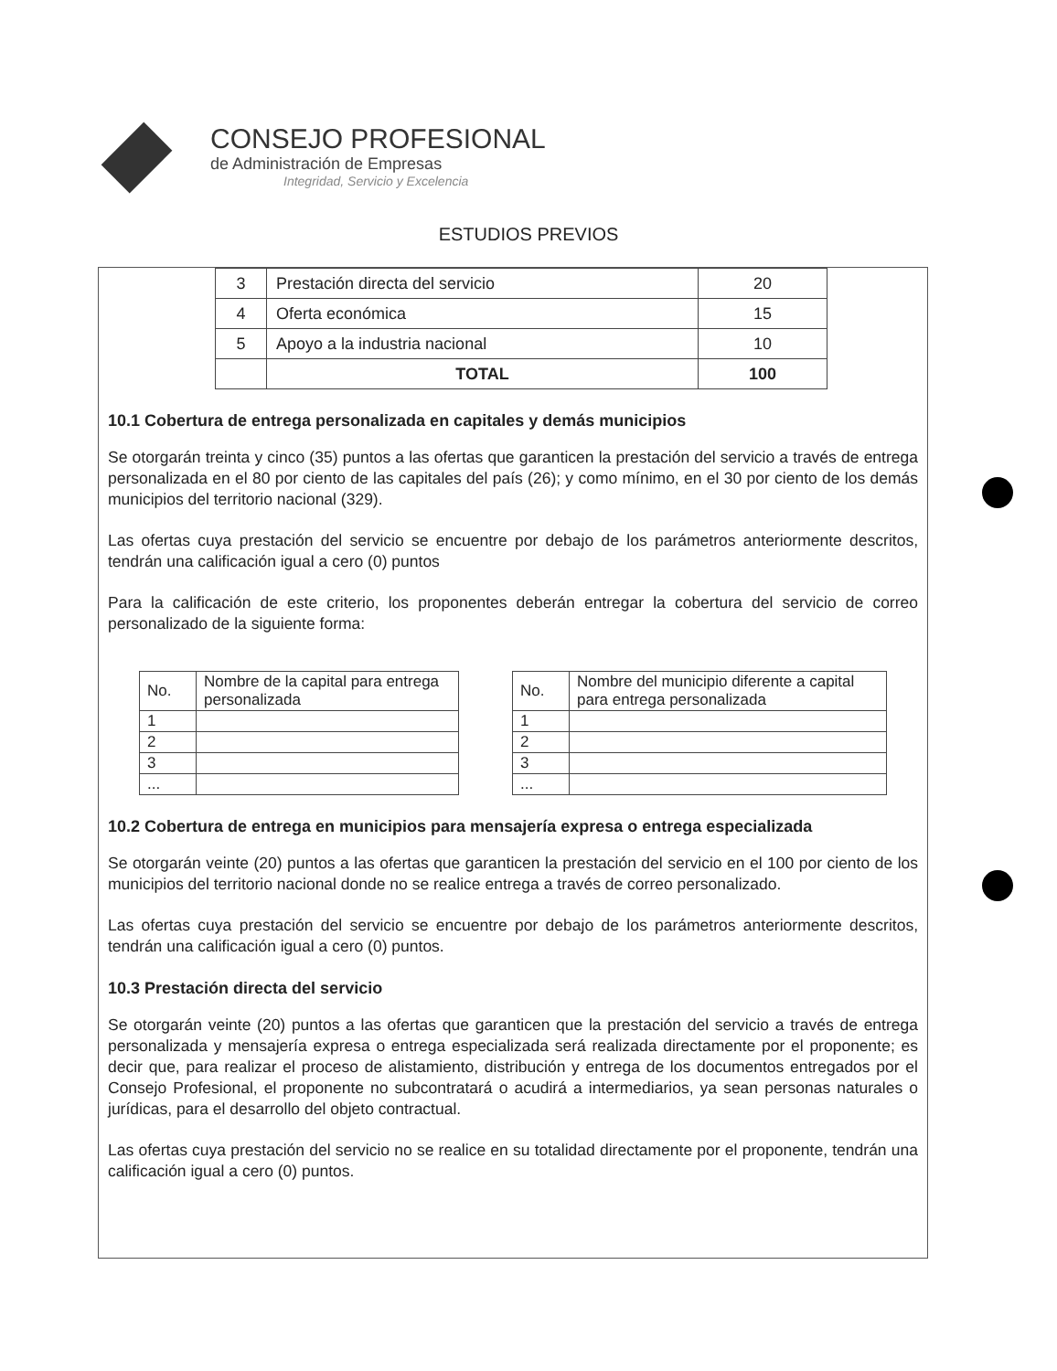CONSEJO PROFESIONAL
de Administración de Empresas
Integridad, Servicio y Excelencia
ESTUDIOS PREVIOS
| 3 | Prestación directa del servicio | 20 |
| 4 | Oferta económica | 15 |
| 5 | Apoyo a la industria nacional | 10 |
| | TOTAL | 100 |
10.1 Cobertura de entrega personalizada en capitales y demás municipios
Se otorgarán treinta y cinco (35) puntos a las ofertas que garanticen la prestación del servicio a través de entrega personalizada en el 80 por ciento de las capitales del país (26); y como mínimo, en el 30 por ciento de los demás municipios del territorio nacional (329).
Las ofertas cuya prestación del servicio se encuentre por debajo de los parámetros anteriormente descritos, tendrán una calificación igual a cero (0) puntos
Para la calificación de este criterio, los proponentes deberán entregar la cobertura del servicio de correo personalizado de la siguiente forma:
| No. | Nombre de la capital para entrega personalizada |
| 1 | |
| 2 | |
| 3 | |
| ... | |
| No. | Nombre del municipio diferente a capital para entrega personalizada |
| 1 | |
| 2 | |
| 3 | |
| ... | |
10.2 Cobertura de entrega en municipios para mensajería expresa o entrega especializada
Se otorgarán veinte (20) puntos a las ofertas que garanticen la prestación del servicio en el 100 por ciento de los municipios del territorio nacional donde no se realice entrega a través de correo personalizado.
Las ofertas cuya prestación del servicio se encuentre por debajo de los parámetros anteriormente descritos, tendrán una calificación igual a cero (0) puntos.
10.3 Prestación directa del servicio
Se otorgarán veinte (20) puntos a las ofertas que garanticen que la prestación del servicio a través de entrega personalizada y mensajería expresa o entrega especializada será realizada directamente por el proponente; es decir que, para realizar el proceso de alistamiento, distribución y entrega de los documentos entregados por el Consejo Profesional, el proponente no subcontratará o acudirá a intermediarios, ya sean personas naturales o jurídicas, para el desarrollo del objeto contractual.
Las ofertas cuya prestación del servicio no se realice en su totalidad directamente por el proponente, tendrán una calificación igual a cero (0) puntos.